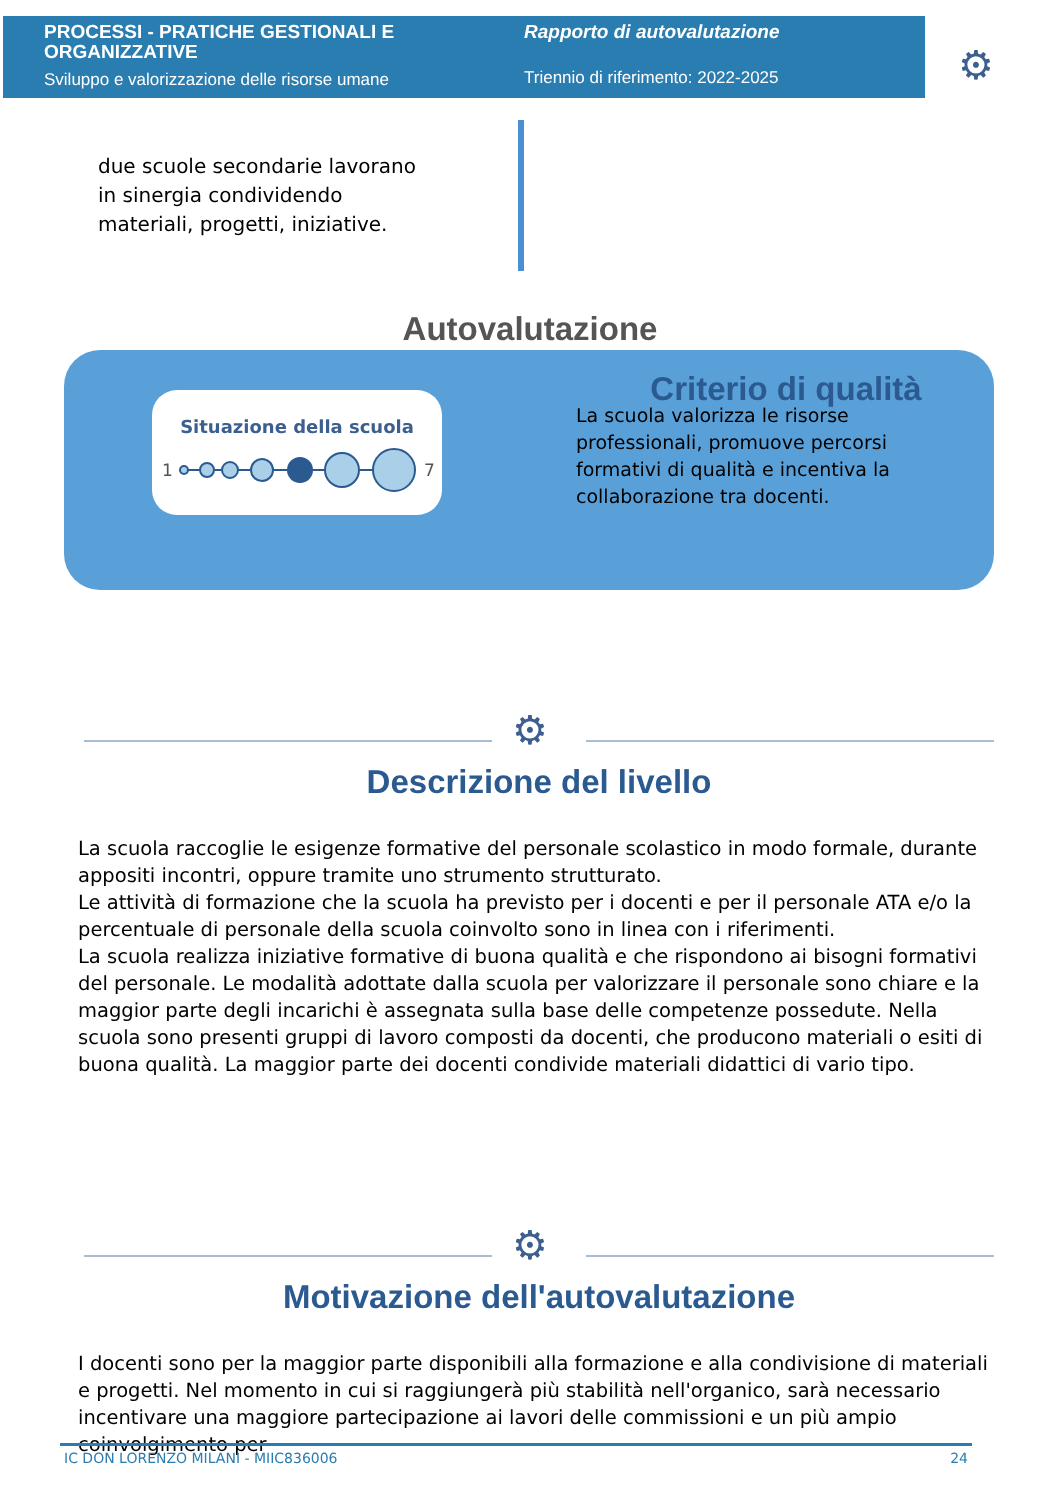PROCESSI - PRATICHE GESTIONALI E ORGANIZZATIVE
Sviluppo e valorizzazione delle risorse umane
Rapporto di autovalutazione
Triennio di riferimento: 2022-2025
⚙
due scuole secondarie lavorano in sinergia condividendo materiali, progetti, iniziative.
Autovalutazione
Situazione della scuola
1
7
Criterio di qualità
La scuola valorizza le risorse professionali, promuove percorsi formativi di qualità e incentiva la collaborazione tra docenti.
⚙
Descrizione del livello
La scuola raccoglie le esigenze formative del personale scolastico in modo formale, durante appositi incontri, oppure tramite uno strumento strutturato.
Le attività di formazione che la scuola ha previsto per i docenti e per il personale ATA e/o la percentuale di personale della scuola coinvolto sono in linea con i riferimenti.
La scuola realizza iniziative formative di buona qualità e che rispondono ai bisogni formativi del personale. Le modalità adottate dalla scuola per valorizzare il personale sono chiare e la maggior parte degli incarichi è assegnata sulla base delle competenze possedute. Nella scuola sono presenti gruppi di lavoro composti da docenti, che producono materiali o esiti di buona qualità. La maggior parte dei docenti condivide materiali didattici di vario tipo.
⚙
Motivazione dell'autovalutazione
I docenti sono per la maggior parte disponibili alla formazione e alla condivisione di materiali e progetti. Nel momento in cui si raggiungerà più stabilità nell'organico, sarà necessario incentivare una maggiore partecipazione ai lavori delle commissioni e un più ampio coinvolgimento per
IC DON LORENZO MILANI - MIIC836006 24